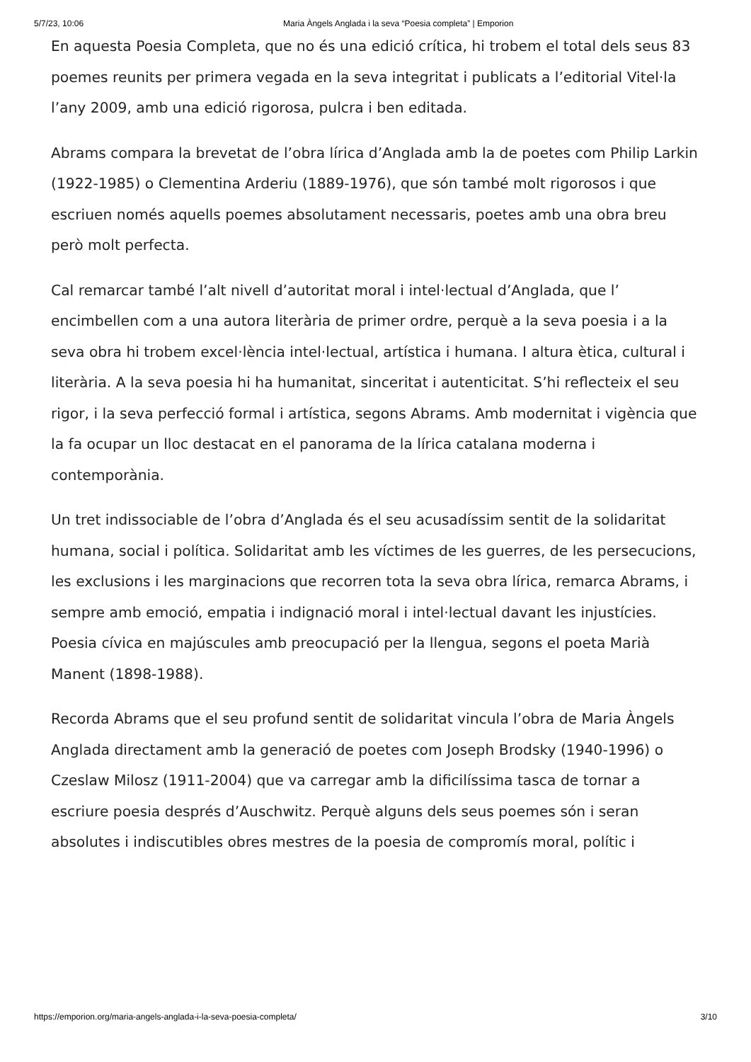5/7/23, 10:06 Maria Àngels Anglada i la seva “Poesia completa” | Emporion
En aquesta Poesia Completa, que no és una edició crítica, hi trobem el total dels seus 83 poemes reunits per primera vegada en la seva integritat i publicats a l’editorial Vitel·la l’any 2009, amb una edició rigorosa, pulcra i ben editada.
Abrams compara la brevetat de l’obra lírica d’Anglada amb la de poetes com Philip Larkin (1922-1985) o Clementina Arderiu (1889-1976), que són també molt rigorosos i que escriuen només aquells poemes absolutament necessaris, poetes amb una obra breu però molt perfecta.
Cal remarcar també l’alt nivell d’autoritat moral i intel·lectual d’Anglada, que l’ encimbellen com a una autora literària de primer ordre, perquè a la seva poesia i a la seva obra hi trobem excel·lència intel·lectual, artística i humana. I altura ètica, cultural i literària. A la seva poesia hi ha humanitat, sinceritat i autenticitat. S’hi reflecteix el seu rigor, i la seva perfecció formal i artística, segons Abrams. Amb modernitat i vigència que la fa ocupar un lloc destacat en el panorama de la lírica catalana moderna i contemporània.
Un tret indissociable de l’obra d’Anglada és el seu acusadíssim sentit de la solidaritat humana, social i política. Solidaritat amb les víctimes de les guerres, de les persecucions, les exclusions i les marginacions que recorren tota la seva obra lírica, remarca Abrams, i sempre amb emoció, empatia i indignació moral i intel·lectual davant les injustícies. Poesia cívica en majúscules amb preocupació per la llengua, segons el poeta Marià Manent (1898-1988).
Recorda Abrams que el seu profund sentit de solidaritat vincula l’obra de Maria Àngels Anglada directament amb la generació de poetes com Joseph Brodsky (1940-1996) o Czeslaw Milosz (1911-2004) que va carregar amb la dificilíssima tasca de tornar a escriure poesia després d’Auschwitz. Perquè alguns dels seus poemes són i seran absolutes i indiscutibles obres mestres de la poesia de compromís moral, polític i
https://emporion.org/maria-angels-anglada-i-la-seva-poesia-completa/ 3/10